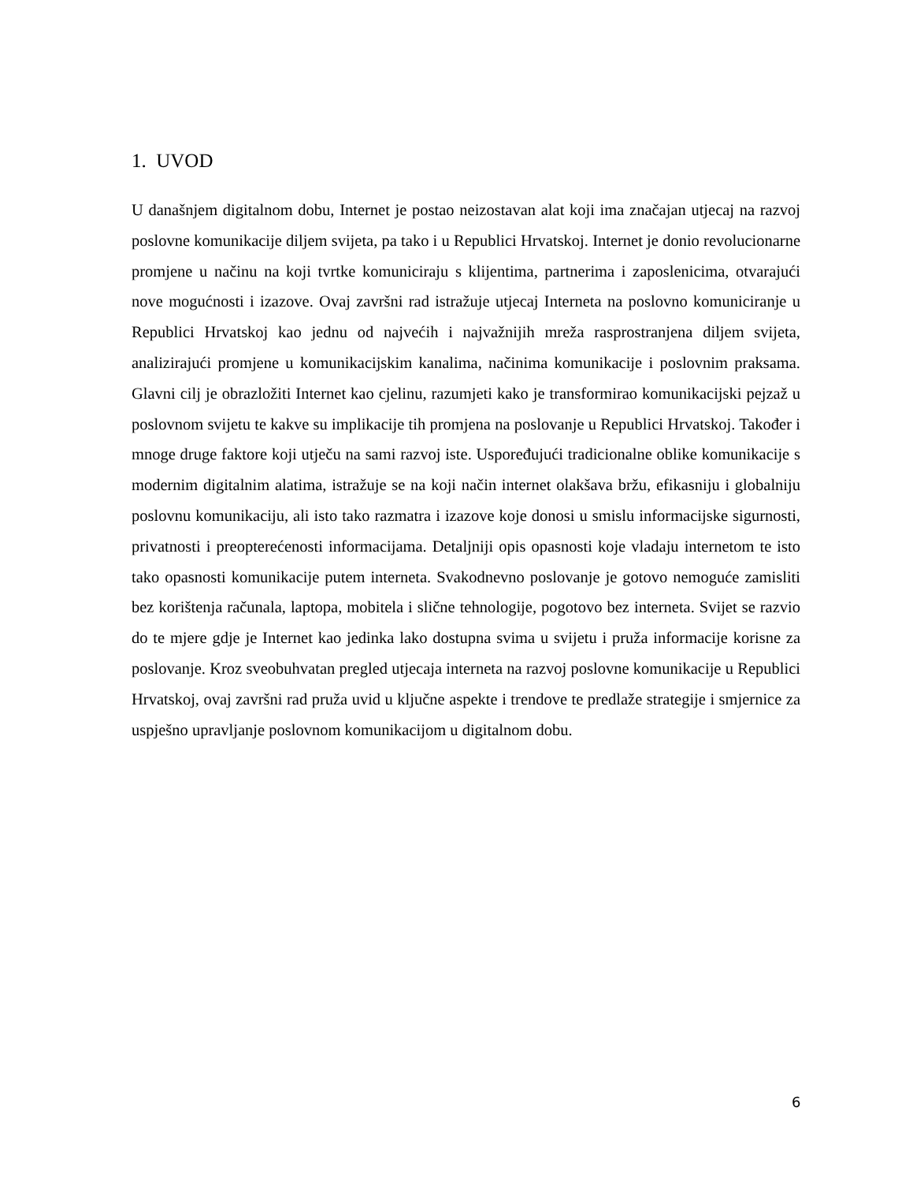1. UVOD
U današnjem digitalnom dobu, Internet je postao neizostavan alat koji ima značajan utjecaj na razvoj poslovne komunikacije diljem svijeta, pa tako i u Republici Hrvatskoj. Internet je donio revolucionarne promjene u načinu na koji tvrtke komuniciraju s klijentima, partnerima i zaposlenicima, otvarajući nove mogućnosti i izazove. Ovaj završni rad istražuje utjecaj Interneta na poslovno komuniciranje u Republici Hrvatskoj kao jednu od najvećih i najvažnijih mreža rasprostranjena diljem svijeta, analizirajući promjene u komunikacijskim kanalima, načinima komunikacije i poslovnim praksama. Glavni cilj je obrazložiti Internet kao cjelinu, razumjeti kako je transformirao komunikacijski pejzaž u poslovnom svijetu te kakve su implikacije tih promjena na poslovanje u Republici Hrvatskoj. Također i mnoge druge faktore koji utječu na sami razvoj iste. Uspoređujući tradicionalne oblike komunikacije s modernim digitalnim alatima, istražuje se na koji način internet olakšava bržu, efikasniju i globalniju poslovnu komunikaciju, ali isto tako razmatra i izazove koje donosi u smislu informacijske sigurnosti, privatnosti i preopterećenosti informacijama. Detaljniji opis opasnosti koje vladaju internetom te isto tako opasnosti komunikacije putem interneta. Svakodnevno poslovanje je gotovo nemoguće zamisliti bez korištenja računala, laptopa, mobitela i slične tehnologije, pogotovo bez interneta. Svijet se razvio do te mjere gdje je Internet kao jedinka lako dostupna svima u svijetu i pruža informacije korisne za poslovanje. Kroz sveobuhvatan pregled utjecaja interneta na razvoj poslovne komunikacije u Republici Hrvatskoj, ovaj završni rad pruža uvid u ključne aspekte i trendove te predlaže strategije i smjernice za uspješno upravljanje poslovnom komunikacijom u digitalnom dobu.
6